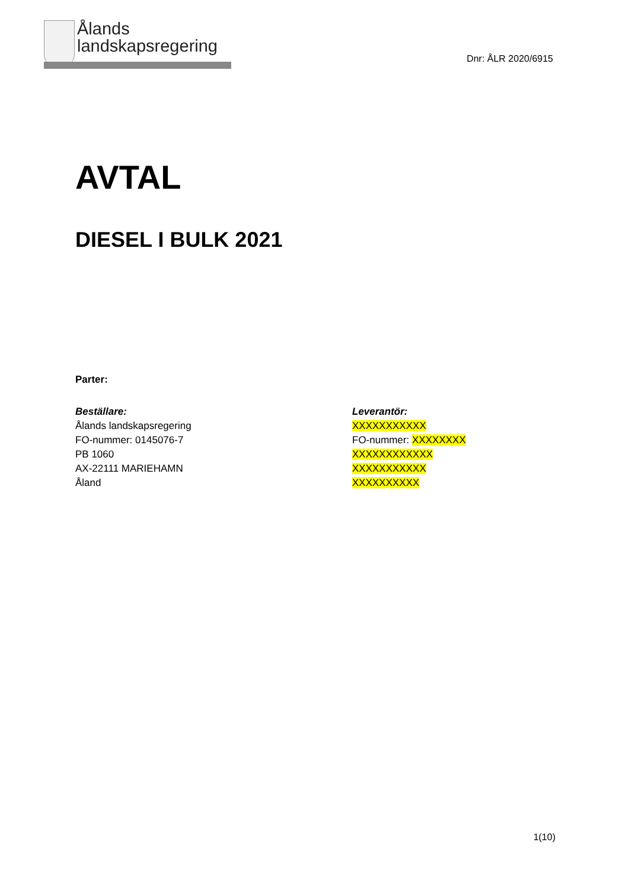Ålands
landskapsregering
Dnr: ÅLR 2020/6915
AVTAL
DIESEL I BULK 2021
Parter:
Beställare:
Ålands landskapsregering
FO-nummer: 0145076-7
PB 1060
AX-22111 MARIEHAMN
Åland
Leverantör:
XXXXXXXXXXX
FO-nummer: XXXXXXXX
XXXXXXXXXXXX
XXXXXXXXXXX
XXXXXXXXXX
1(10)